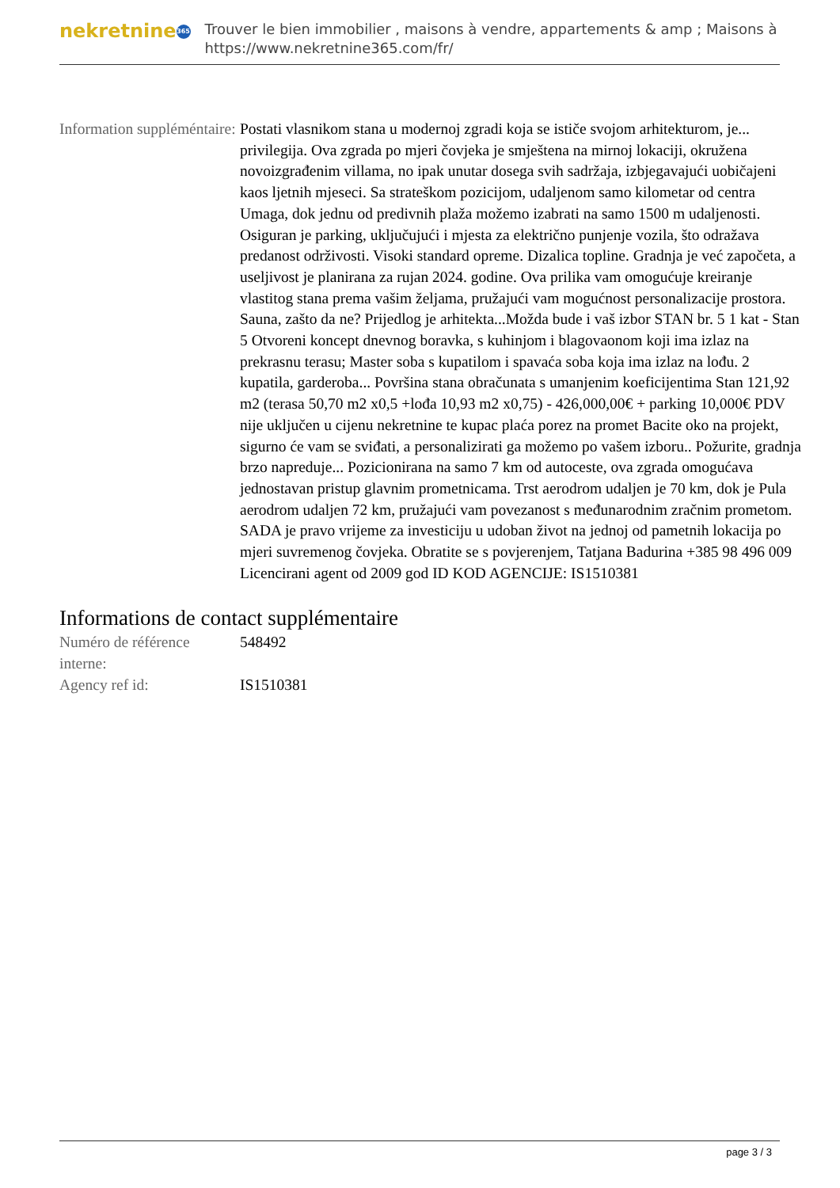nekretnine 365
Trouver le bien immobilier , maisons à vendre, appartements & amp ; Maisons à
https://www.nekretnine365.com/fr/
| Information suppléméntaire: | Postati vlasnikom stana u modernoj zgradi koja se ističe svojom arhitekturom, je... privilegija. Ova zgrada po mjeri čovjeka je smještena na mirnoj lokaciji, okružena novoizgrađenim villama, no ipak unutar dosega svih sadržaja, izbjegavajući uobičajeni kaos ljetnih mjeseci. Sa strateškom pozicijom, udaljenom samo kilometar od centra Umaga, dok jednu od predivnih plaža možemo izabrati na samo 1500 m udaljenosti. Osiguran je parking, uključujući i mjesta za električno punjenje vozila, što odražava predanost održivosti. Visoki standard opreme. Dizalica topline. Gradnja je već započeta, a useljivost je planirana za rujan 2024. godine. Ova prilika vam omogućuje kreiranje vlastitog stana prema vašim željama, pružajući vam mogućnost personalizacije prostora. Sauna, zašto da ne? Prijedlog je arhitekta...Možda bude i vaš izbor STAN br. 5 1 kat - Stan 5 Otvoreni koncept dnevnog boravka, s kuhinjom i blagovaonom koji ima izlaz na prekrasnu terasu; Master soba s kupatilom i spavaća soba koja ima izlaz na lođu. 2 kupatila, garderoba... Površina stana obračunata s umanjenim koeficijentima Stan 121,92 m2 (terasa 50,70 m2 x0,5 +lođa 10,93 m2 x0,75) - 426,000,00€ + parking 10,000€ PDV nije uključen u cijenu nekretnine te kupac plaća porez na promet Bacite oko na projekt, sigurno će vam se sviđati, a personalizirati ga možemo po vašem izboru.. Požurite, gradnja brzo napreduje... Pozicionirana na samo 7 km od autoceste, ova zgrada omogućava jednostavan pristup glavnim prometnicama. Trst aerodrom udaljen je 70 km, dok je Pula aerodrom udaljen 72 km, pružajući vam povezanost s međunarodnim zračnim prometom. SADA je pravo vrijeme za investiciju u udoban život na jednoj od pametnih lokacija po mjeri suvremenog čovjeka. Obratite se s povjerenjem, Tatjana Badurina +385 98 496 009 Licencirani agent od 2009 god ID KOD AGENCIJE: IS1510381 |
Informations de contact supplémentaire
| Numéro de référence interne: | 548492 |
| Agency ref id: | IS1510381 |
page 3 / 3